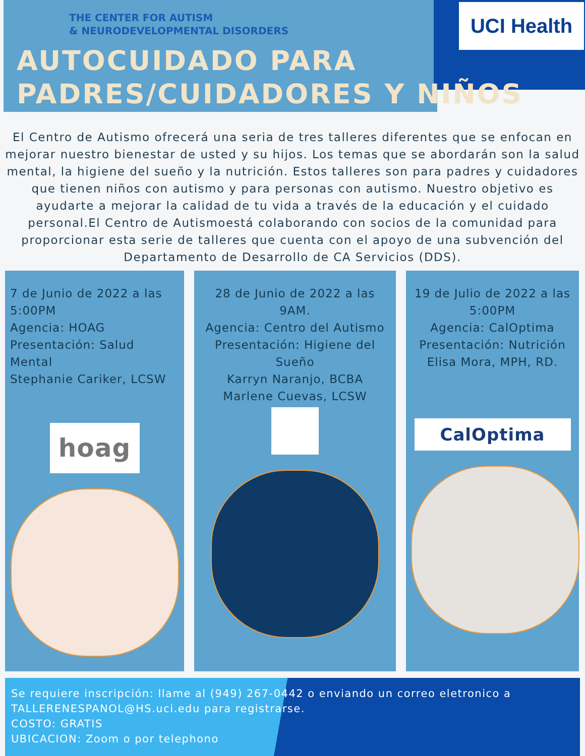THE CENTER FOR AUTISM
& NEURODEVELOPMENTAL DISORDERS
UCI Health
AUTOCUIDADO PARA
PADRES/CUIDADORES Y NIÑOS
El Centro de Autismo ofrecerá una seria de tres talleres diferentes que se enfocan en mejorar nuestro bienestar de usted y su hijos. Los temas que se abordarán son la salud mental, la higiene del sueño y la nutrición. Estos talleres son para padres y cuidadores que tienen niños con autismo y para personas con autismo. Nuestro objetivo es ayudarte a mejorar la calidad de tu vida a través de la educación y el cuidado personal.El Centro de Autismoestá colaborando con socios de la comunidad para proporcionar esta serie de talleres que cuenta con el apoyo de una subvención del Departamento de Desarrollo de CA Servicios (DDS).
7 de Junio de 2022 a las 5:00PM
Agencia: HOAG
Presentación: Salud Mental
Stephanie Cariker, LCSW
hoag
28 de Junio de 2022 a las 9AM.
Agencia: Centro del Autismo
Presentación: Higiene del Sueño
Karryn Naranjo, BCBA
Marlene Cuevas, LCSW
19 de Julio de 2022 a las 5:00PM
Agencia: CalOptima
Presentación: Nutrición
Elisa Mora, MPH, RD.
CalOptima
Se requiere inscripción: llame al (949) 267-0442 o enviando un correo eletronico a
TALLERENESPANOL@HS.uci.edu para registrarse.
COSTO: GRATIS
UBICACION: Zoom o por telephono